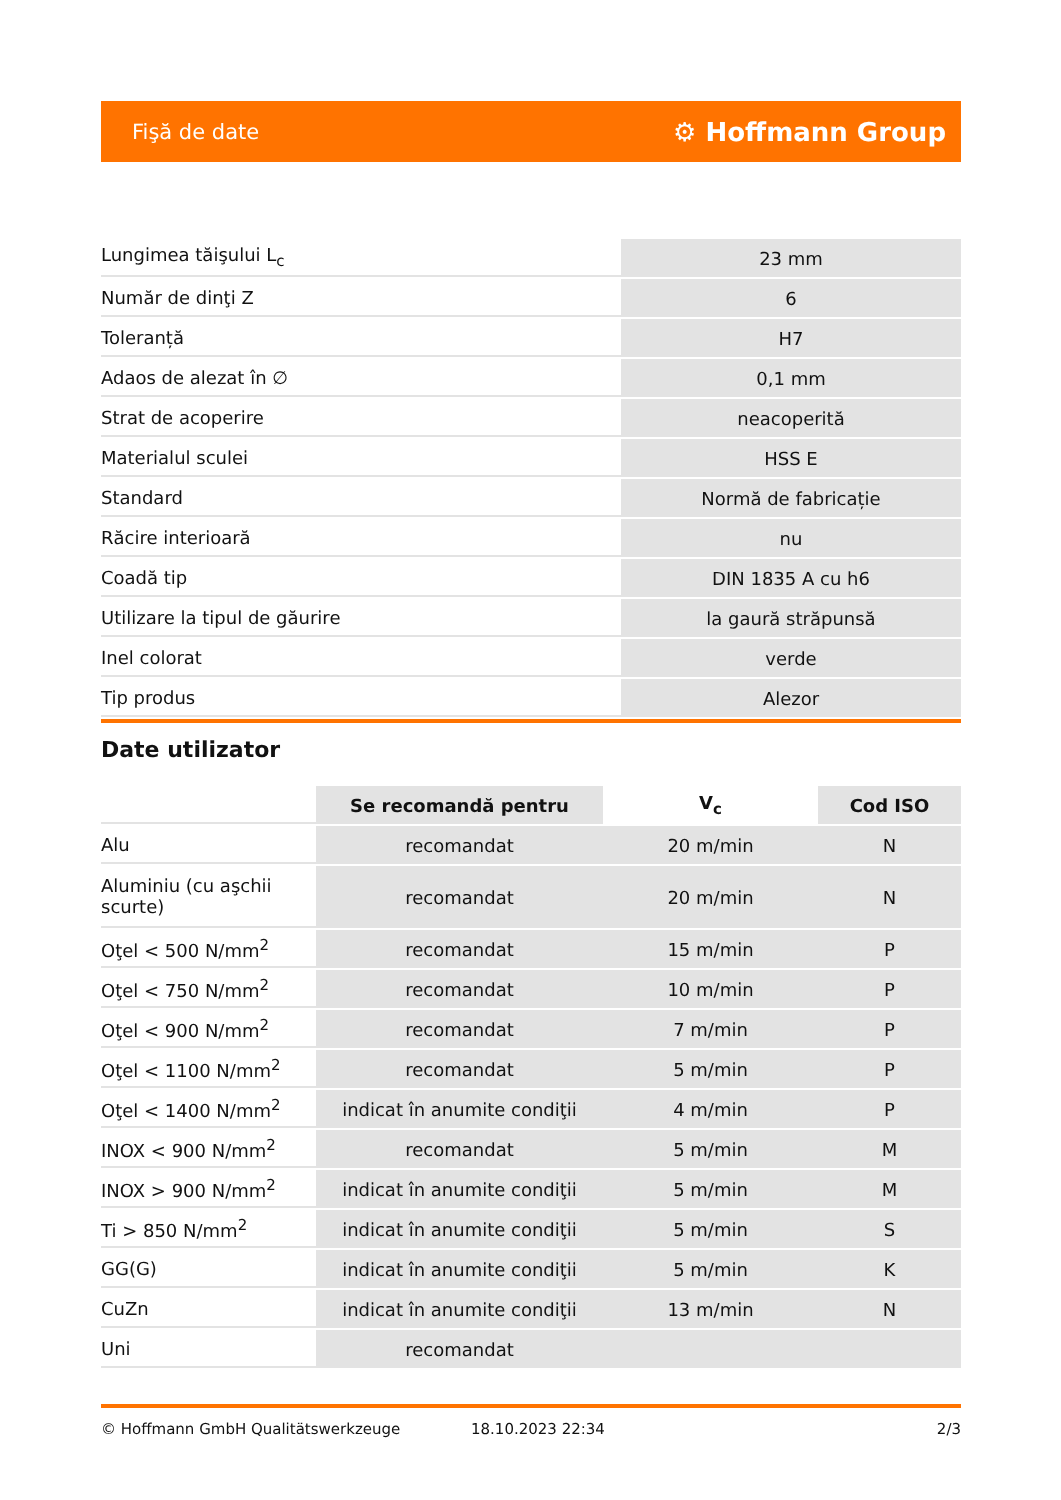Fişă de date ⚙ Hoffmann Group
| Lungimea tăişului L<sub>c</sub> | 23 mm |
| Număr de dinţi Z | 6 |
| Toleranță | H7 |
| Adaos de alezat în ∅ | 0,1 mm |
| Strat de acoperire | neacoperită |
| Materialul sculei | HSS E |
| Standard | Normă de fabricație |
| Răcire interioară | nu |
| Coadă tip | DIN 1835 A cu h6 |
| Utilizare la tipul de găurire | la gaură străpunsă |
| Inel colorat | verde |
| Tip produs | Alezor |
Date utilizator
| | Se recomandă pentru | V<sub>c</sub> | Cod ISO |
| --- | --- | --- | --- |
| Alu | recomandat | 20 m/min | N |
| Aluminiu (cu aşchii scurte) | recomandat | 20 m/min | N |
| Oţel < 500 N/mm<sup>2</sup> | recomandat | 15 m/min | P |
| Oţel < 750 N/mm<sup>2</sup> | recomandat | 10 m/min | P |
| Oţel < 900 N/mm<sup>2</sup> | recomandat | 7 m/min | P |
| Oţel < 1100 N/mm<sup>2</sup> | recomandat | 5 m/min | P |
| Oţel < 1400 N/mm<sup>2</sup> | indicat în anumite condiţii | 4 m/min | P |
| INOX < 900 N/mm<sup>2</sup> | recomandat | 5 m/min | M |
| INOX > 900 N/mm<sup>2</sup> | indicat în anumite condiţii | 5 m/min | M |
| Ti > 850 N/mm<sup>2</sup> | indicat în anumite condiţii | 5 m/min | S |
| GG(G) | indicat în anumite condiţii | 5 m/min | K |
| CuZn | indicat în anumite condiţii | 13 m/min | N |
| Uni | recomandat | | |
© Hoffmann GmbH Qualitätswerkzeuge 18.10.2023 22:34 2/3